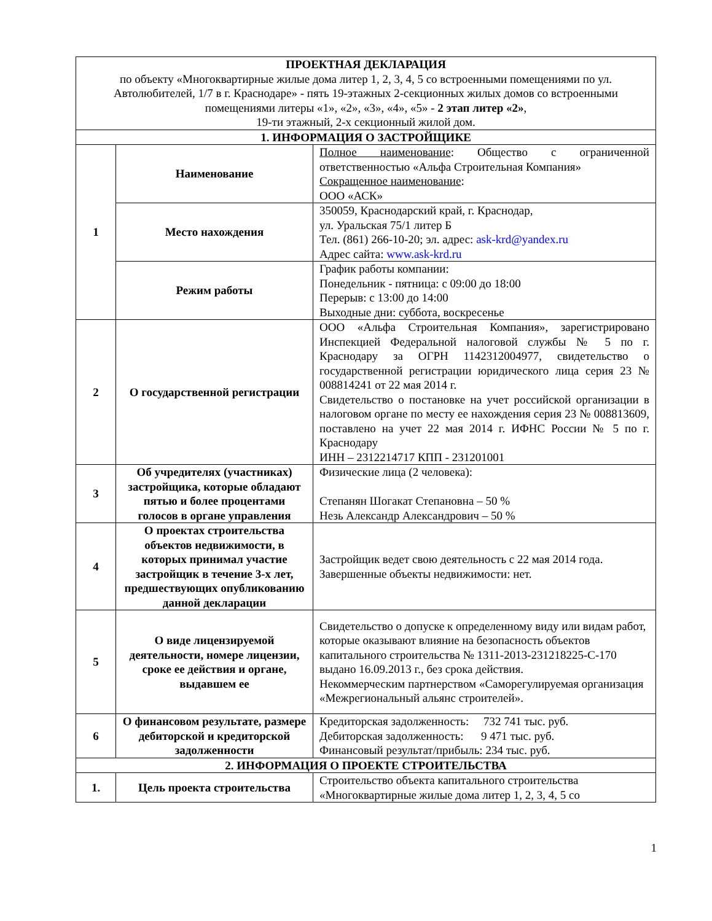| ПРОЕКТНАЯ ДЕКЛАРАЦИЯ по объекту «Многоквартирные жилые дома литер 1, 2, 3, 4, 5 со встроенными помещениями по ул. Автолюбителей, 1/7 в г. Краснодаре» - пять 19-этажных 2-секционных жилых домов со встроенными помещениями литеры «1», «2», «3», «4», «5» - 2 этап литер «2» , 19-ти этажный, 2-х секционный жилой дом. | | |
| 1. ИНФОРМАЦИЯ О ЗАСТРОЙЩИКЕ | | |
| 1 | Наименование | Полное наименование : Общество с ограниченной ответственностью «Альфа Строительная Компания» Сокращенное наименование : ООО «АСК» |
| | Место нахождения | 350059, Краснодарский край, г. Краснодар, ул. Уральская 75/1 литер Б Тел. (861) 266-10-20; эл. адрес: ask-krd@yandex.ru Адрес сайта: www.ask-krd.ru |
| | Режим работы | График работы компании: Понедельник - пятница: с 09:00 до 18:00 Перерыв: с 13:00 до 14:00 Выходные дни: суббота, воскресенье |
| 2 | О государственной регистрации | ООО «Альфа Строительная Компания», зарегистрировано Инспекцией Федеральной налоговой службы № 5 по г. Краснодару за ОГРН 1142312004977, свидетельство о государственной регистрации юридического лица серия 23 № 008814241 от 22 мая 2014 г. Свидетельство о постановке на учет российской организации в налоговом органе по месту ее нахождения серия 23 № 008813609, поставлено на учет 22 мая 2014 г. ИФНС России № 5 по г. Краснодару ИНН – 2312214717 КПП - 231201001 |
| 3 | Об учредителях (участниках) застройщика, которые обладают пятью и более процентами голосов в органе управления | Физические лица (2 человека): Степанян Шогакат Степановна – 50 % Незь Александр Александрович – 50 % |
| 4 | О проектах строительства объектов недвижимости, в которых принимал участие застройщик в течение 3-х лет, предшествующих опубликованию данной декларации | Застройщик ведет свою деятельность с 22 мая 2014 года. Завершенные объекты недвижимости: нет. |
| 5 | О виде лицензируемой деятельности, номере лицензии, сроке ее действия и органе, выдавшем ее | Свидетельство о допуске к определенному виду или видам работ, которые оказывают влияние на безопасность объектов капитального строительства № 1311-2013-231218225-С-170 выдано 16.09.2013 г., без срока действия. Некоммерческим партнерством «Саморегулируемая организация «Межрегиональный альянс строителей». |
| 6 | О финансовом результате, размере дебиторской и кредиторской задолженности | Кредиторская задолженность: 732 741 тыс. руб. Дебиторская задолженность: 9 471 тыс. руб. Финансовый результат/прибыль: 234 тыс. руб. |
| 2. ИНФОРМАЦИЯ О ПРОЕКТЕ СТРОИТЕЛЬСТВА | | |
| 1. | Цель проекта строительства | Строительство объекта капитального строительства «Многоквартирные жилые дома литер 1, 2, 3, 4, 5 со |
1